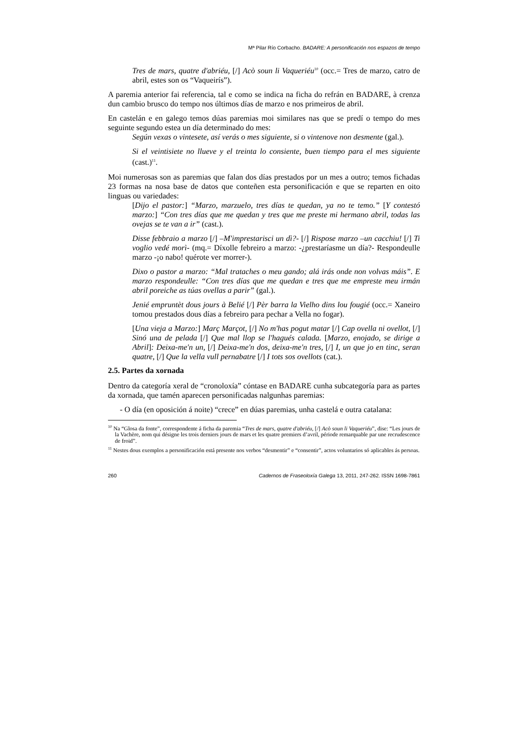Mª Pilar Río Corbacho. BADARE: A personificación nos espazos de tempo
Tres de mars, quatre d'abriéu, [/] Acò soun li Vaqueriéu<sup>10</sup> (occ.= Tres de marzo, catro de abril, estes son os “Vaqueirís”).
A paremia anterior fai referencia, tal e como se indica na ficha do refrán en BADARE, à crenza dun cambio brusco do tempo nos últimos días de marzo e nos primeiros de abril.
En castelán e en galego temos dúas paremias moi similares nas que se predí o tempo do mes seguinte segundo estea un día determinado do mes:
Según vexas o vintesete, así verás o mes siguiente, si o vintenove non desmente (gal.).
Si el veintisiete no llueve y el treinta lo consiente, buen tiempo para el mes siguiente (cast.)<sup>11</sup>.
Moi numerosas son as paremias que falan dos días prestados por un mes a outro; temos fichadas 23 formas na nosa base de datos que conteñen esta personificación e que se reparten en oito linguas ou variedades:
[Dijo el pastor:] “Marzo, marzuelo, tres días te quedan, ya no te temo.” [Y contestó marzo:] “Con tres días que me quedan y tres que me preste mi hermano abril, todas las ovejas se te van a ir” (cast.).
Disse febbraio a marzo [/] –M'imprestarisci un dì?- [/] Rispose marzo –un cacchiu! [/] Ti voglio vedé morì- (mq.= Díxolle febreiro a marzo: -¿prestaríasme un día?- Respondeulle marzo -¡o nabo! quérote ver morrer-).
Dixo o pastor a marzo: “Mal trataches o meu gando; alá irás onde non volvas máis”. E marzo respondeulle: “Con tres días que me quedan e tres que me empreste meu irmán abril poreiche as túas ovellas a parir” (gal.).
Jenié empruntèt dous jours à Belié [/] Pèr barra la Vielho dins lou fougié (occ.= Xaneiro tomou prestados dous días a febreiro para pechar a Vella no fogar).
[Una vieja a Marzo:] Març Marçot, [/] No m'has pogut matar [/] Cap ovella ni ovellot, [/] Sinó una de pelada [/] Que mal llop se l'hagués calada. [Marzo, enojado, se dirige a Abril]: Deixa-me'n un, [/] Deixa-me'n dos, deixa-me'n tres, [/] I, un que jo en tinc, seran quatre, [/] Que la vella vull pernabatre [/] I tots sos ovellots (cat.).
2.5. Partes da xornada
Dentro da categoría xeral de “cronoloxía” cóntase en BADARE cunha subcategoría para as partes da xornada, que tamén aparecen personificadas nalgunhas paremias:
- O día (en oposición á noite) “crece” en dúas paremias, unha castelá e outra catalana:
<sup>10</sup> Na “Glosa da fonte”, correspondente á ficha da paremia “Tres de mars, quatre d'abriéu, [/] Acò soun li Vaqueriéu”, dise: “Les jours de la Vachère, nom qui désigne les trois derniers jours de mars et les quatre premiers d’avril, période remarquable par une recrudescence de froid”.
<sup>11</sup> Nestes dous exemplos a personificación está presente nos verbos “desmentir” e “consentir”, actos voluntarios só aplicables ás persoas.
260 Cadernos de Fraseoloxía Galega 13, 2011, 247-262. ISSN 1698-7861